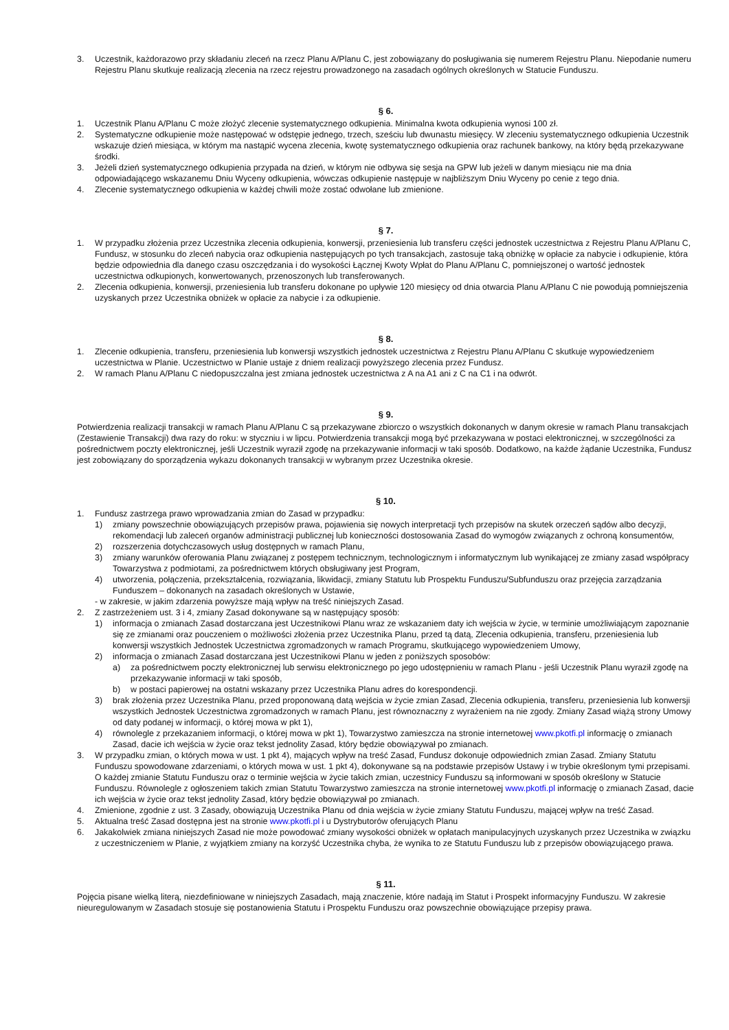3. Uczestnik, każdorazowo przy składaniu zleceń na rzecz Planu A/Planu C, jest zobowiązany do posługiwania się numerem Rejestru Planu. Niepodanie numeru Rejestru Planu skutkuje realizacją zlecenia na rzecz rejestru prowadzonego na zasadach ogólnych określonych w Statucie Funduszu.
§ 6.
1. Uczestnik Planu A/Planu C może złożyć zlecenie systematycznego odkupienia. Minimalna kwota odkupienia wynosi 100 zł.
2. Systematyczne odkupienie może następować w odstępie jednego, trzech, sześciu lub dwunastu miesięcy. W zleceniu systematycznego odkupienia Uczestnik wskazuje dzień miesiąca, w którym ma nastąpić wycena zlecenia, kwotę systematycznego odkupienia oraz rachunek bankowy, na który będą przekazywane środki.
3. Jeżeli dzień systematycznego odkupienia przypada na dzień, w którym nie odbywa się sesja na GPW lub jeżeli w danym miesiącu nie ma dnia odpowiadającego wskazanemu Dniu Wyceny odkupienia, wówczas odkupienie następuje w najbliższym Dniu Wyceny po cenie z tego dnia.
4. Zlecenie systematycznego odkupienia w każdej chwili może zostać odwołane lub zmienione.
§ 7.
1. W przypadku złożenia przez Uczestnika zlecenia odkupienia, konwersji, przeniesienia lub transferu części jednostek uczestnictwa z Rejestru Planu A/Planu C, Fundusz, w stosunku do zleceń nabycia oraz odkupienia następujących po tych transakcjach, zastosuje taką obniżkę w opłacie za nabycie i odkupienie, która będzie odpowiednia dla danego czasu oszczędzania i do wysokości Łącznej Kwoty Wpłat do Planu A/Planu C, pomniejszonej o wartość jednostek uczestnictwa odkupionych, konwertowanych, przenoszonych lub transferowanych.
2. Zlecenia odkupienia, konwersji, przeniesienia lub transferu dokonane po upływie 120 miesięcy od dnia otwarcia Planu A/Planu C nie powodują pomniejszenia uzyskanych przez Uczestnika obniżek w opłacie za nabycie i za odkupienie.
§ 8.
1. Zlecenie odkupienia, transferu, przeniesienia lub konwersji wszystkich jednostek uczestnictwa z Rejestru Planu A/Planu C skutkuje wypowiedzeniem uczestnictwa w Planie. Uczestnictwo w Planie ustaje z dniem realizacji powyższego zlecenia przez Fundusz.
2. W ramach Planu A/Planu C niedopuszczalna jest zmiana jednostek uczestnictwa z A na A1 ani z C na C1 i na odwrót.
§ 9.
Potwierdzenia realizacji transakcji w ramach Planu A/Planu C są przekazywane zbiorczo o wszystkich dokonanych w danym okresie w ramach Planu transakcjach (Zestawienie Transakcji) dwa razy do roku: w styczniu i w lipcu. Potwierdzenia transakcji mogą być przekazywana w postaci elektronicznej, w szczególności za pośrednictwem poczty elektronicznej, jeśli Uczestnik wyraził zgodę na przekazywanie informacji w taki sposób. Dodatkowo, na każde żądanie Uczestnika, Fundusz jest zobowiązany do sporządzenia wykazu dokonanych transakcji w wybranym przez Uczestnika okresie.
§ 10.
1. Fundusz zastrzega prawo wprowadzania zmian do Zasad w przypadku:
1) zmiany powszechnie obowiązujących przepisów prawa, pojawienia się nowych interpretacji tych przepisów na skutek orzeczeń sądów albo decyzji, rekomendacji lub zaleceń organów administracji publicznej lub konieczności dostosowania Zasad do wymogów związanych z ochroną konsumentów,
2) rozszerzenia dotychczasowych usług dostępnych w ramach Planu,
3) zmiany warunków oferowania Planu związanej z postępem technicznym, technologicznym i informatycznym lub wynikającej ze zmiany zasad współpracy Towarzystwa z podmiotami, za pośrednictwem których obsługiwany jest Program,
4) utworzenia, połączenia, przekształcenia, rozwiązania, likwidacji, zmiany Statutu lub Prospektu Funduszu/Subfunduszu oraz przejęcia zarządzania Funduszem – dokonanych na zasadach określonych w Ustawie,
- w zakresie, w jakim zdarzenia powyższe mają wpływ na treść niniejszych Zasad.
2. Z zastrzeżeniem ust. 3 i 4, zmiany Zasad dokonywane są w następujący sposób:
1) informacja o zmianach Zasad dostarczana jest Uczestnikowi Planu wraz ze wskazaniem daty ich wejścia w życie, w terminie umożliwiającym zapoznanie się ze zmianami oraz pouczeniem o możliwości złożenia przez Uczestnika Planu, przed tą datą, Zlecenia odkupienia, transferu, przeniesienia lub konwersji wszystkich Jednostek Uczestnictwa zgromadzonych w ramach Programu, skutkującego wypowiedzeniem Umowy,
2) informacja o zmianach Zasad dostarczana jest Uczestnikowi Planu w jeden z poniższych sposobów:
a) za pośrednictwem poczty elektronicznej lub serwisu elektronicznego po jego udostępnieniu w ramach Planu - jeśli Uczestnik Planu wyraził zgodę na przekazywanie informacji w taki sposób,
b) w postaci papierowej na ostatni wskazany przez Uczestnika Planu adres do korespondencji.
3) brak złożenia przez Uczestnika Planu, przed proponowaną datą wejścia w życie zmian Zasad, Zlecenia odkupienia, transferu, przeniesienia lub konwersji wszystkich Jednostek Uczestnictwa zgromadzonych w ramach Planu, jest równoznaczny z wyrażeniem na nie zgody. Zmiany Zasad wiążą strony Umowy od daty podanej w informacji, o której mowa w pkt 1),
4) równolegle z przekazaniem informacji, o której mowa w pkt 1), Towarzystwo zamieszcza na stronie internetowej www.pkotfi.pl informację o zmianach Zasad, dacie ich wejścia w życie oraz tekst jednolity Zasad, który będzie obowiązywał po zmianach.
3. W przypadku zmian, o których mowa w ust. 1 pkt 4), mających wpływ na treść Zasad, Fundusz dokonuje odpowiednich zmian Zasad. Zmiany Statutu Funduszu spowodowane zdarzeniami, o których mowa w ust. 1 pkt 4), dokonywane są na podstawie przepisów Ustawy i w trybie określonym tymi przepisami. O każdej zmianie Statutu Funduszu oraz o terminie wejścia w życie takich zmian, uczestnicy Funduszu są informowani w sposób określony w Statucie Funduszu. Równolegle z ogłoszeniem takich zmian Statutu Towarzystwo zamieszcza na stronie internetowej www.pkotfi.pl informację o zmianach Zasad, dacie ich wejścia w życie oraz tekst jednolity Zasad, który będzie obowiązywał po zmianach.
4. Zmienione, zgodnie z ust. 3 Zasady, obowiązują Uczestnika Planu od dnia wejścia w życie zmiany Statutu Funduszu, mającej wpływ na treść Zasad.
5. Aktualna treść Zasad dostępna jest na stronie www.pkotfi.pl i u Dystrybutorów oferujących Planu
6. Jakakolwiek zmiana niniejszych Zasad nie może powodować zmiany wysokości obniżek w opłatach manipulacyjnych uzyskanych przez Uczestnika w związku z uczestniczeniem w Planie, z wyjątkiem zmiany na korzyść Uczestnika chyba, że wynika to ze Statutu Funduszu lub z przepisów obowiązującego prawa.
§ 11.
Pojęcia pisane wielką literą, niezdefiniowane w niniejszych Zasadach, mają znaczenie, które nadają im Statut i Prospekt informacyjny Funduszu. W zakresie nieuregulowanym w Zasadach stosuje się postanowienia Statutu i Prospektu Funduszu oraz powszechnie obowiązujące przepisy prawa.